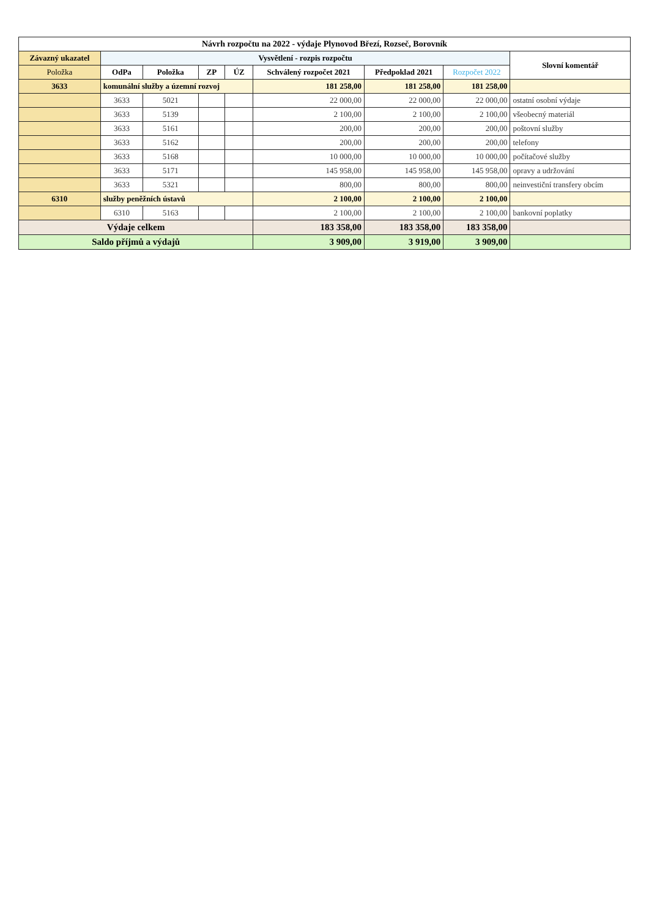| Návrh rozpočtu na 2022 - výdaje Plynovod Březí, Rozseč, Borovník | | | | | | | | |
| Závazný ukazatel | Vysvětlení - rozpis rozpočtu | | | | | | | Slovní komentář |
| Položka | OdPa | Položka | ZP | ÚZ | Schválený rozpočet 2021 | Předpoklad 2021 | Rozpočet 2022 | |
| 3633 | komunální služby a územní rozvoj | | | | 181 258,00 | 181 258,00 | 181 258,00 | |
| | 3633 | 5021 | | | 22 000,00 | 22 000,00 | 22 000,00 | ostatní osobní výdaje |
| | 3633 | 5139 | | | 2 100,00 | 2 100,00 | 2 100,00 | všeobecný materiál |
| | 3633 | 5161 | | | 200,00 | 200,00 | 200,00 | poštovní služby |
| | 3633 | 5162 | | | 200,00 | 200,00 | 200,00 | telefony |
| | 3633 | 5168 | | | 10 000,00 | 10 000,00 | 10 000,00 | počítačové služby |
| | 3633 | 5171 | | | 145 958,00 | 145 958,00 | 145 958,00 | opravy a udržování |
| | 3633 | 5321 | | | 800,00 | 800,00 | 800,00 | neinvestiční transfery obcím |
| 6310 | služby peněžních ústavů | | | | 2 100,00 | 2 100,00 | 2 100,00 | |
| | 6310 | 5163 | | | 2 100,00 | 2 100,00 | 2 100,00 | bankovní poplatky |
| Výdaje celkem | | | | | 183 358,00 | 183 358,00 | 183 358,00 | |
| Saldo příjmů a výdajů | | | | | 3 909,00 | 3 919,00 | 3 909,00 | |